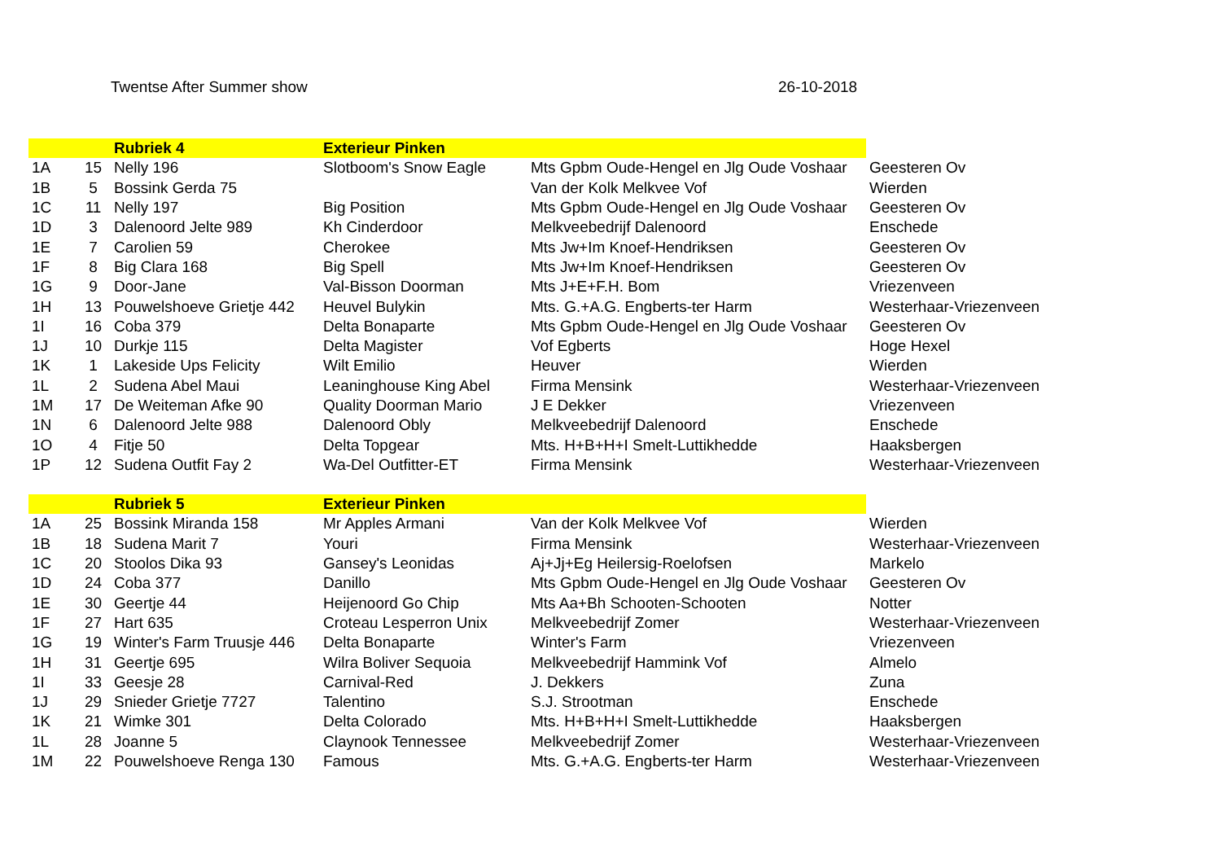Twentse After Summer show 26-10-2018
| | | Rubriek 4 | Exterieur Pinken | | |
| --- | --- | --- | --- | --- | --- |
| 1A | 15 | Nelly 196 | Slotboom's Snow Eagle | Mts Gpbm Oude-Hengel en Jlg Oude Voshaar | Geesteren Ov |
| 1B | 5 | Bossink Gerda 75 | | Van der Kolk Melkvee Vof | Wierden |
| 1C | 11 | Nelly 197 | Big Position | Mts Gpbm Oude-Hengel en Jlg Oude Voshaar | Geesteren Ov |
| 1D | 3 | Dalenoord Jelte 989 | Kh Cinderdoor | Melkveebedrijf Dalenoord | Enschede |
| 1E | 7 | Carolien 59 | Cherokee | Mts Jw+Im Knoef-Hendriksen | Geesteren Ov |
| 1F | 8 | Big Clara 168 | Big Spell | Mts Jw+Im Knoef-Hendriksen | Geesteren Ov |
| 1G | 9 | Door-Jane | Val-Bisson Doorman | Mts J+E+F.H. Bom | Vriezenveen |
| 1H | 13 | Pouwelshoeve Grietje 442 | Heuvel Bulykin | Mts. G.+A.G. Engberts-ter Harm | Westerhaar-Vriezenveen |
| 1I | 16 | Coba 379 | Delta Bonaparte | Mts Gpbm Oude-Hengel en Jlg Oude Voshaar | Geesteren Ov |
| 1J | 10 | Durkje 115 | Delta Magister | Vof Egberts | Hoge Hexel |
| 1K | 1 | Lakeside Ups Felicity | Wilt Emilio | Heuver | Wierden |
| 1L | 2 | Sudena Abel Maui | Leaninghouse King Abel | Firma Mensink | Westerhaar-Vriezenveen |
| 1M | 17 | De Weiteman Afke 90 | Quality Doorman Mario | J E Dekker | Vriezenveen |
| 1N | 6 | Dalenoord Jelte 988 | Dalenoord Obly | Melkveebedrijf Dalenoord | Enschede |
| 1O | 4 | Fitje 50 | Delta Topgear | Mts. H+B+H+I Smelt-Luttikhedde | Haaksbergen |
| 1P | 12 | Sudena Outfit Fay 2 | Wa-Del Outfitter-ET | Firma Mensink | Westerhaar-Vriezenveen |
| | | Rubriek 5 | Exterieur Pinken | | |
| 1A | 25 | Bossink Miranda 158 | Mr Apples Armani | Van der Kolk Melkvee Vof | Wierden |
| 1B | 18 | Sudena Marit 7 | Youri | Firma Mensink | Westerhaar-Vriezenveen |
| 1C | 20 | Stoolos Dika 93 | Gansey's Leonidas | Aj+Jj+Eg Heilersig-Roelofsen | Markelo |
| 1D | 24 | Coba 377 | Danillo | Mts Gpbm Oude-Hengel en Jlg Oude Voshaar | Geesteren Ov |
| 1E | 30 | Geertje 44 | Heijenoord Go Chip | Mts Aa+Bh Schooten-Schooten | Notter |
| 1F | 27 | Hart 635 | Croteau Lesperron Unix | Melkveebedrijf Zomer | Westerhaar-Vriezenveen |
| 1G | 19 | Winter's Farm Truusje 446 | Delta Bonaparte | Winter's Farm | Vriezenveen |
| 1H | 31 | Geertje 695 | Wilra Boliver Sequoia | Melkveebedrijf Hammink Vof | Almelo |
| 1I | 33 | Geesje 28 | Carnival-Red | J. Dekkers | Zuna |
| 1J | 29 | Snieder Grietje 7727 | Talentino | S.J. Strootman | Enschede |
| 1K | 21 | Wimke 301 | Delta Colorado | Mts. H+B+H+I Smelt-Luttikhedde | Haaksbergen |
| 1L | 28 | Joanne 5 | Claynook Tennessee | Melkveebedrijf Zomer | Westerhaar-Vriezenveen |
| 1M | 22 | Pouwelshoeve Renga 130 | Famous | Mts. G.+A.G. Engberts-ter Harm | Westerhaar-Vriezenveen |